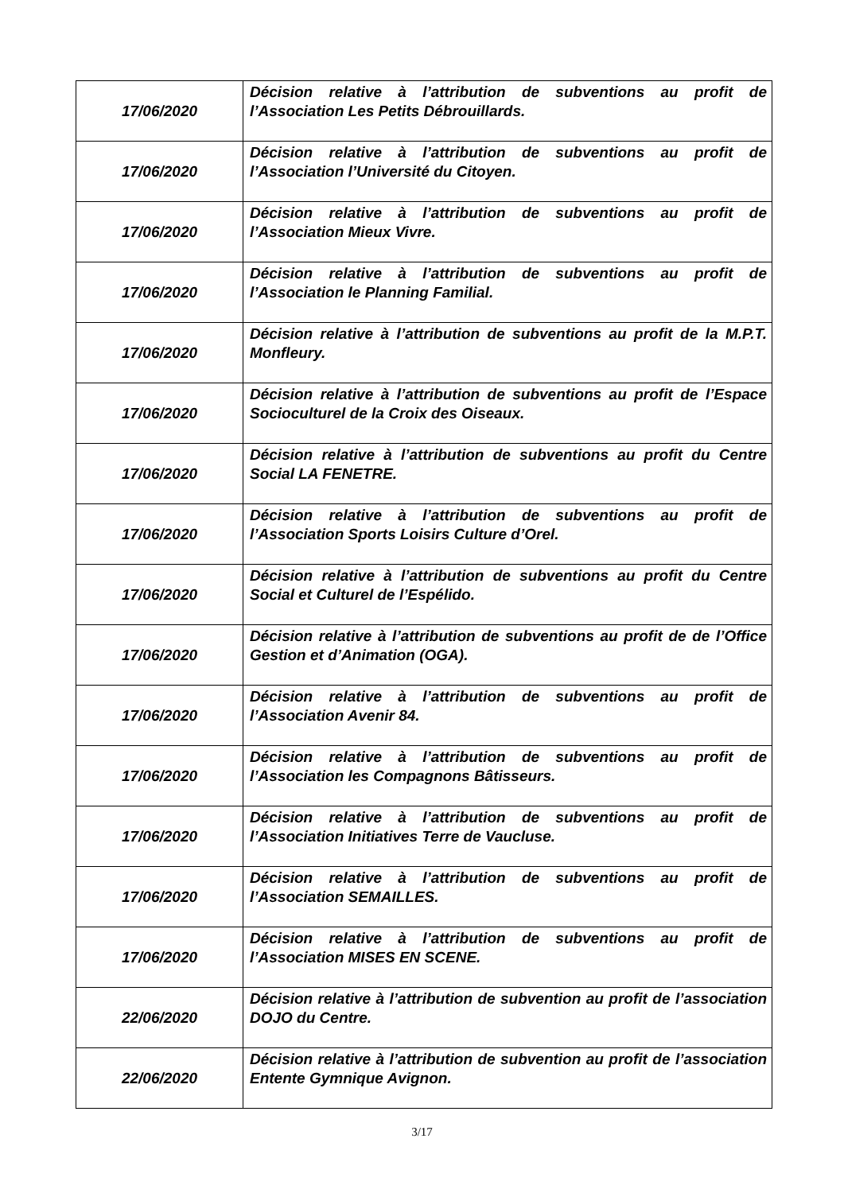| 17/06/2020 | Décision relative à l’attribution de subventions au profit de l’Association Les Petits Débrouillards. |
| 17/06/2020 | Décision relative à l’attribution de subventions au profit de l’Association l’Université du Citoyen. |
| 17/06/2020 | Décision relative à l’attribution de subventions au profit de l’Association Mieux Vivre. |
| 17/06/2020 | Décision relative à l’attribution de subventions au profit de l’Association le Planning Familial. |
| 17/06/2020 | Décision relative à l’attribution de subventions au profit de la M.P.T. Monfleury. |
| 17/06/2020 | Décision relative à l’attribution de subventions au profit de l’Espace Socioculturel de la Croix des Oiseaux. |
| 17/06/2020 | Décision relative à l’attribution de subventions au profit du Centre Social LA FENETRE. |
| 17/06/2020 | Décision relative à l’attribution de subventions au profit de l’Association Sports Loisirs Culture d’Orel. |
| 17/06/2020 | Décision relative à l’attribution de subventions au profit du Centre Social et Culturel de l’Espélido. |
| 17/06/2020 | Décision relative à l’attribution de subventions au profit de de l’Office Gestion et d’Animation (OGA). |
| 17/06/2020 | Décision relative à l’attribution de subventions au profit de l’Association Avenir 84. |
| 17/06/2020 | Décision relative à l’attribution de subventions au profit de l’Association les Compagnons Bâtisseurs. |
| 17/06/2020 | Décision relative à l’attribution de subventions au profit de l’Association Initiatives Terre de Vaucluse. |
| 17/06/2020 | Décision relative à l’attribution de subventions au profit de l’Association SEMAILLES. |
| 17/06/2020 | Décision relative à l’attribution de subventions au profit de l’Association MISES EN SCENE. |
| 22/06/2020 | Décision relative à l’attribution de subvention au profit de l’association DOJO du Centre. |
| 22/06/2020 | Décision relative à l’attribution de subvention au profit de l’association Entente Gymnique Avignon. |
3/17